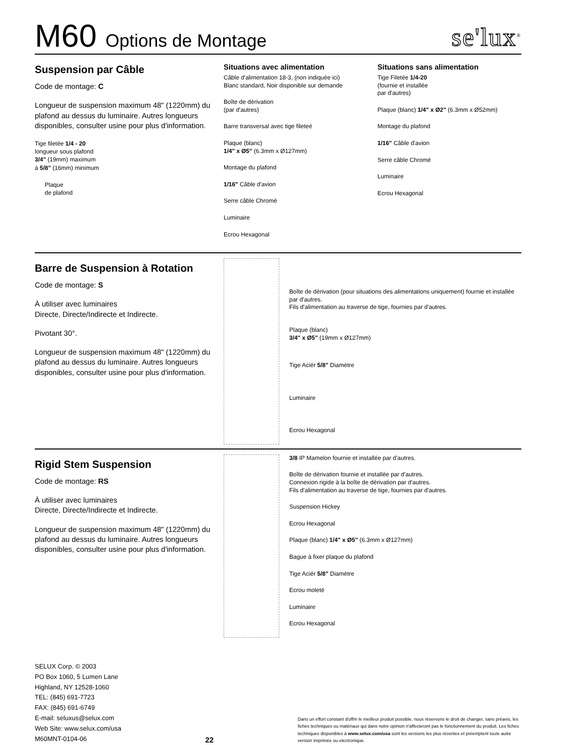M60 Options de Montage
se'lux<sup>®</sup>
Suspension par Câble
Code de montage: C
Longueur de suspension maximum 48" (1220mm) du plafond au dessus du luminaire. Autres longueurs disponibles, consulter usine pour plus d'information.
Tige filetée 1/4 - 20
longueur sous plafond
3/4" (19mm) maximum
à 5/8" (16mm) minimum
Plaque
de plafond
Situations avec alimentation
Câble d'alimentation 18-3, (non indiquée ici)
Blanc standard, Noir disponible sur demande
Boîte de dérivation
(par d'autres)
Barre transversal avec tige fileteé
Plaque (blanc)
1/4" x Ø5" (6.3mm x Ø127mm)
Montage du plafond
1/16" Câble d'avion
Serre câble Chromé
Luminaire
Ecrou Hexagonal
Situations sans alimentation
Tige Filetée 1/4-20
(fournie et installée
par d'autres)
Plaque (blanc) 1/4" x Ø2" (6.3mm x Ø52mm)
Montage du plafond
1/16" Câble d'avion
Serre câble Chromé
Luminaire
Ecrou Hexagonal
Barre de Suspension à Rotation
Code de montage: S
À utiliser avec luminaires
Directe, Directe/Indirecte et Indirecte.
Pivotant 30°.
Longueur de suspension maximum 48" (1220mm) du plafond au dessus du luminaire. Autres longueurs disponibles, consulter usine pour plus d'information.
Boîte de dérivation (pour situations des alimentations uniquement) fournie et installée par d'autres.
Fils d'alimentation au traverse de tige, fournies par d'autres.
Plaque (blanc)
3/4" x Ø5" (19mm x Ø127mm)
Tige Aciér 5/8" Diamètre
Luminaire
Ecrou Hexagonal
Rigid Stem Suspension
Code de montage: RS
À utiliser avec luminaires
Directe, Directe/Indirecte et Indirecte.
Longueur de suspension maximum 48" (1220mm) du plafond au dessus du luminaire. Autres longueurs disponibles, consulter usine pour plus d'information.
3/8 IP Mamelon fournie et installée par d'autres.
Boîte de dérivation fournie et installée par d'autres.
Connexion rigide à la boîte de dérivation par d'autres.
Fils d'alimentation au traverse de tige, fournies par d'autres.
Suspension Hickey
Ecrou Hexagonal
Plaque (blanc) 1/4" x Ø5" (6.3mm x Ø127mm)
Bague à fixer plaque du plafond
Tige Aciér 5/8" Diamètre
Ecrou moleté
Luminaire
Ecrou Hexagonal
SELUX Corp. © 2003
PO Box 1060, 5 Lumen Lane
Highland, NY 12528-1060
TEL: (845) 691-7723
FAX: (845) 691-6749
E-mail: seluxus@selux.com
Web Site: www.selux.com/usa
M60MNT-0104-06
22
Dans un effort constant d'offrir le meilleur produit possible, nous réservons le droit de changer, sans préavis, les fiches techniques ou matériaux qui dans notre opinion n'affecteront pas le fonctionnement du produit. Les fiches techniques disponibles à www.selux.com/usa sont les versions les plus récentes et préemptent toute autre version imprimée ou electronique.